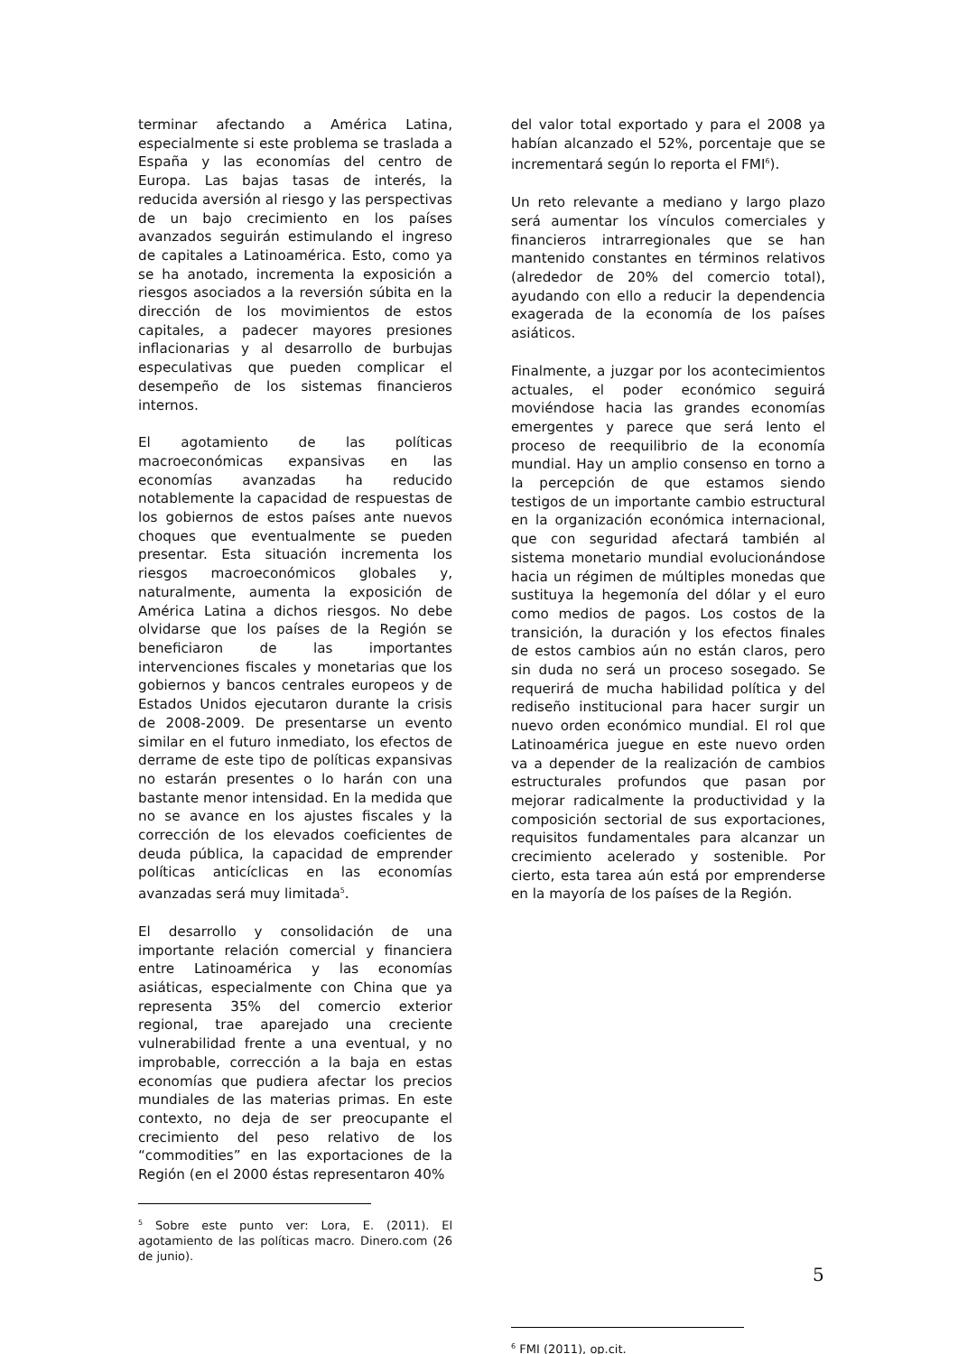terminar afectando a América Latina, especialmente si este problema se traslada a España y las economías del centro de Europa. Las bajas tasas de interés, la reducida aversión al riesgo y las perspectivas de un bajo crecimiento en los países avanzados seguirán estimulando el ingreso de capitales a Latinoamérica. Esto, como ya se ha anotado, incrementa la exposición a riesgos asociados a la reversión súbita en la dirección de los movimientos de estos capitales, a padecer mayores presiones inflacionarias y al desarrollo de burbujas especulativas que pueden complicar el desempeño de los sistemas financieros internos.
El agotamiento de las políticas macroeconómicas expansivas en las economías avanzadas ha reducido notablemente la capacidad de respuestas de los gobiernos de estos países ante nuevos choques que eventualmente se pueden presentar. Esta situación incrementa los riesgos macroeconómicos globales y, naturalmente, aumenta la exposición de América Latina a dichos riesgos. No debe olvidarse que los países de la Región se beneficiaron de las importantes intervenciones fiscales y monetarias que los gobiernos y bancos centrales europeos y de Estados Unidos ejecutaron durante la crisis de 2008-2009. De presentarse un evento similar en el futuro inmediato, los efectos de derrame de este tipo de políticas expansivas no estarán presentes o lo harán con una bastante menor intensidad. En la medida que no se avance en los ajustes fiscales y la corrección de los elevados coeficientes de deuda pública, la capacidad de emprender políticas anticíclicas en las economías avanzadas será muy limitada<sup>5</sup>.
El desarrollo y consolidación de una importante relación comercial y financiera entre Latinoamérica y las economías asiáticas, especialmente con China que ya representa 35% del comercio exterior regional, trae aparejado una creciente vulnerabilidad frente a una eventual, y no improbable, corrección a la baja en estas economías que pudiera afectar los precios mundiales de las materias primas. En este contexto, no deja de ser preocupante el crecimiento del peso relativo de los “commodities” en las exportaciones de la Región (en el 2000 éstas representaron 40%
<sup>5</sup> Sobre este punto ver: Lora, E. (2011). El agotamiento de las políticas macro. Dinero.com (26 de junio).
del valor total exportado y para el 2008 ya habían alcanzado el 52%, porcentaje que se incrementará según lo reporta el FMI<sup>6</sup>).
Un reto relevante a mediano y largo plazo será aumentar los vínculos comerciales y financieros intrarregionales que se han mantenido constantes en términos relativos (alrededor de 20% del comercio total), ayudando con ello a reducir la dependencia exagerada de la economía de los países asiáticos.
Finalmente, a juzgar por los acontecimientos actuales, el poder económico seguirá moviéndose hacia las grandes economías emergentes y parece que será lento el proceso de reequilibrio de la economía mundial. Hay un amplio consenso en torno a la percepción de que estamos siendo testigos de un importante cambio estructural en la organización económica internacional, que con seguridad afectará también al sistema monetario mundial evolucionándose hacia un régimen de múltiples monedas que sustituya la hegemonía del dólar y el euro como medios de pagos. Los costos de la transición, la duración y los efectos finales de estos cambios aún no están claros, pero sin duda no será un proceso sosegado. Se requerirá de mucha habilidad política y del rediseño institucional para hacer surgir un nuevo orden económico mundial. El rol que Latinoamérica juegue en este nuevo orden va a depender de la realización de cambios estructurales profundos que pasan por mejorar radicalmente la productividad y la composición sectorial de sus exportaciones, requisitos fundamentales para alcanzar un crecimiento acelerado y sostenible. Por cierto, esta tarea aún está por emprenderse en la mayoría de los países de la Región.
<sup>6</sup> FMI (2011), op.cit.
5